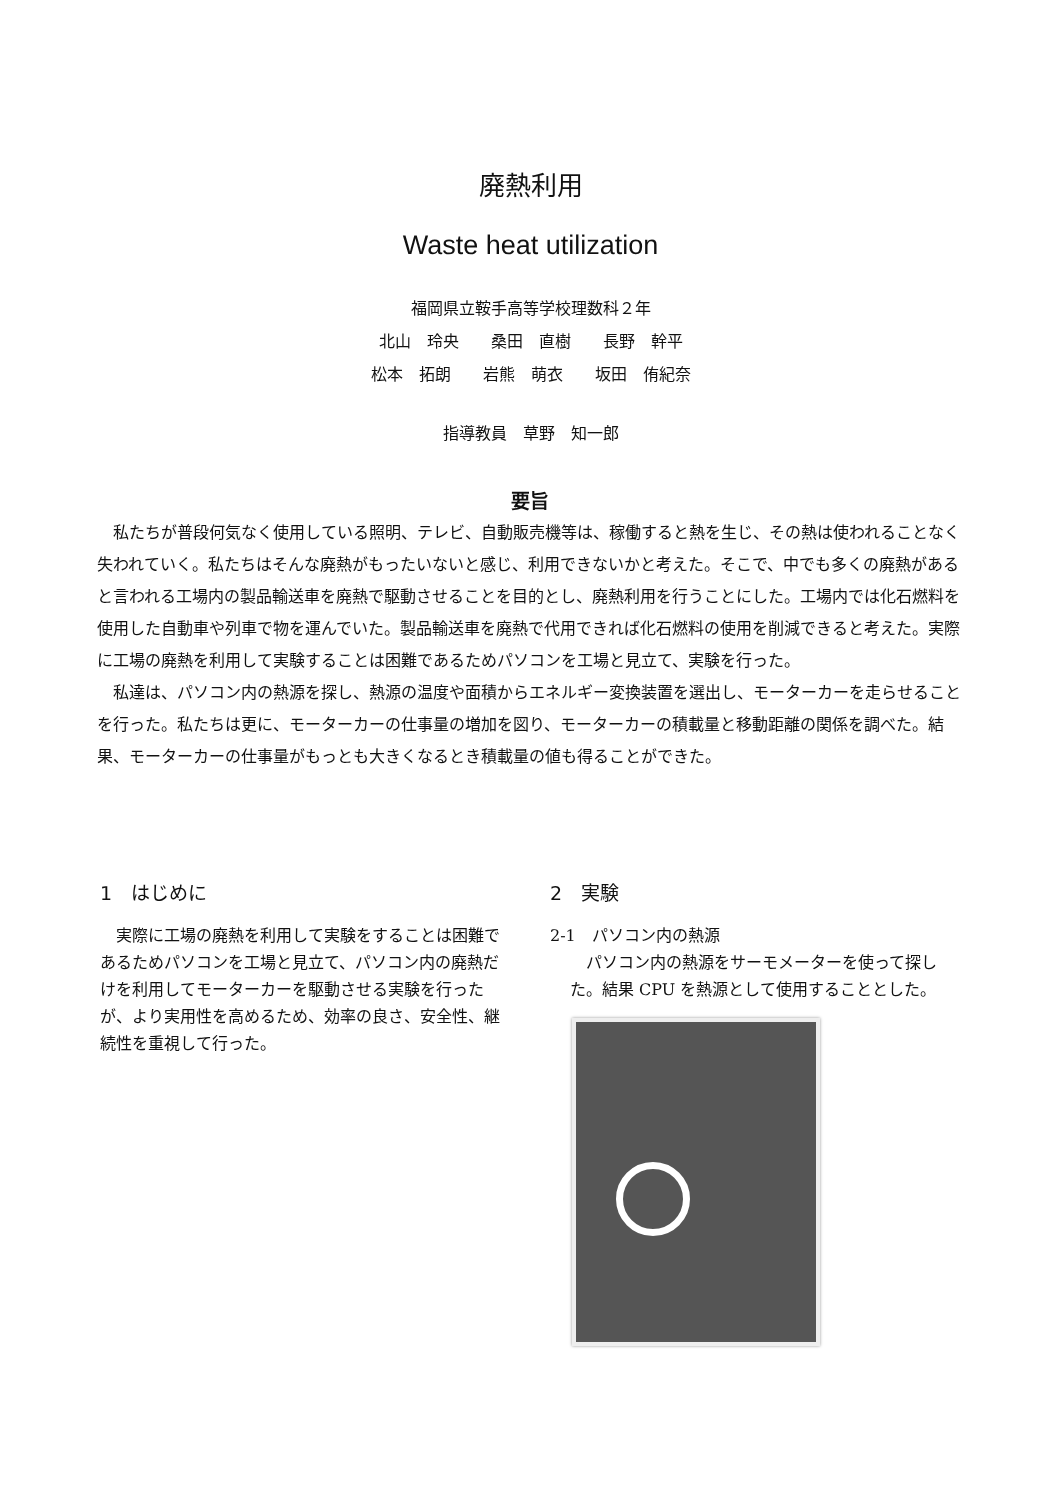廃熱利用
Waste heat utilization
福岡県立鞍手高等学校理数科２年
北山　玲央　　桑田　直樹　　長野　幹平
松本　拓朗　　岩熊　萌衣　　坂田　侑紀奈
指導教員　草野　知一郎
要旨
私たちが普段何気なく使用している照明、テレビ、自動販売機等は、稼働すると熱を生じ、その熱は使われることなく失われていく。私たちはそんな廃熱がもったいないと感じ、利用できないかと考えた。そこで、中でも多くの廃熱があると言われる工場内の製品輸送車を廃熱で駆動させることを目的とし、廃熱利用を行うことにした。工場内では化石燃料を使用した自動車や列車で物を運んでいた。製品輸送車を廃熱で代用できれば化石燃料の使用を削減できると考えた。実際に工場の廃熱を利用して実験することは困難であるためパソコンを工場と見立て、実験を行った。
私達は、パソコン内の熱源を探し、熱源の温度や面積からエネルギー変換装置を選出し、モーターカーを走らせることを行った。私たちは更に、モーターカーの仕事量の増加を図り、モーターカーの積載量と移動距離の関係を調べた。結果、モーターカーの仕事量がもっとも大きくなるとき積載量の値も得ることができた。
1　はじめに
　実際に工場の廃熱を利用して実験をすることは困難であるためパソコンを工場と見立て、パソコン内の廃熱だけを利用してモーターカーを駆動させる実験を行ったが、より実用性を高めるため、効率の良さ、安全性、継続性を重視して行った。
2　実験
2-1　パソコン内の熱源
　パソコン内の熱源をサーモメーターを使って探した。結果 CPU を熱源として使用することとした。